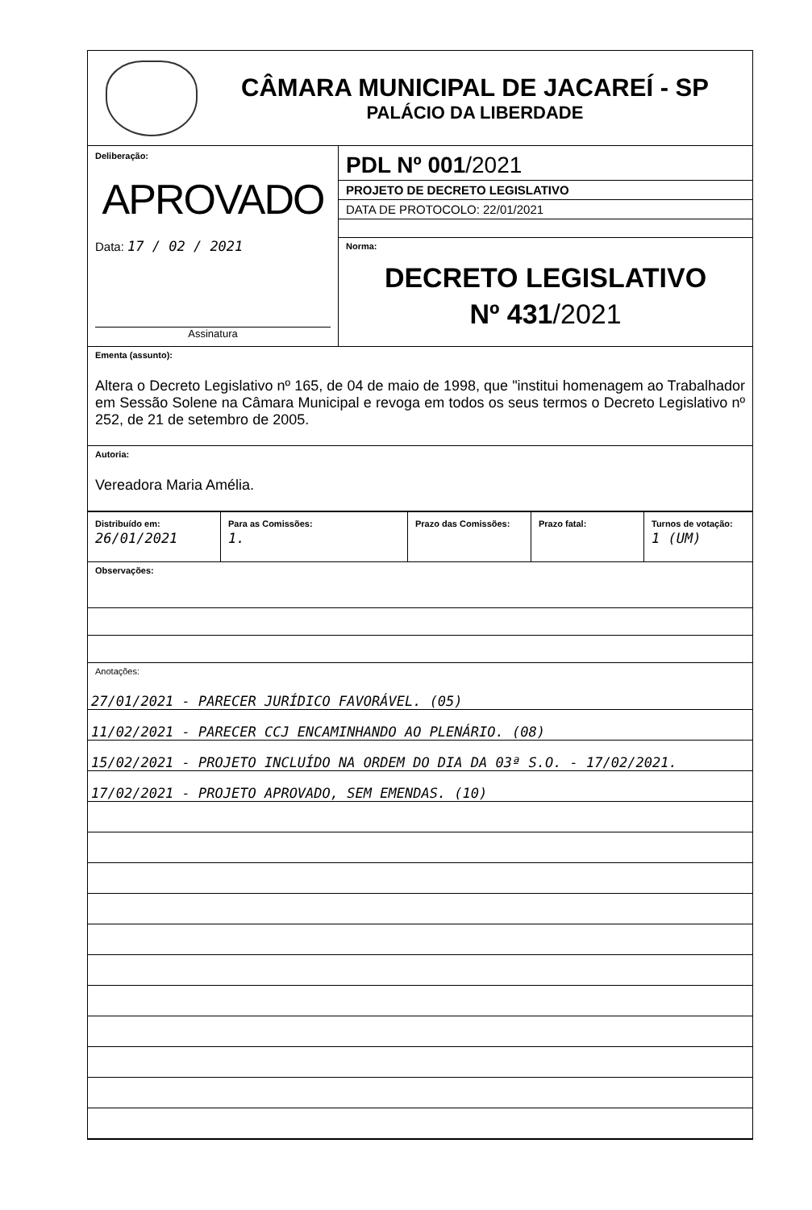CÂMARA MUNICIPAL DE JACAREÍ - SP
PALÁCIO DA LIBERDADE
Deliberação:
APROVADO
Data: 17 / 02 / 2021
Assinatura
PDL Nº 001/2021
PROJETO DE DECRETO LEGISLATIVO
DATA DE PROTOCOLO: 22/01/2021
Norma:
DECRETO LEGISLATIVO
Nº 431/2021
Ementa (assunto):
Altera o Decreto Legislativo nº 165, de 04 de maio de 1998, que "institui homenagem ao Trabalhador em Sessão Solene na Câmara Municipal e revoga em todos os seus termos o Decreto Legislativo nº 252, de 21 de setembro de 2005.
Autoria:
Vereadora Maria Amélia.
| Distribuído em: 26/01/2021 | Para as Comissões: 1. | Prazo das Comissões: | Prazo fatal: | Turnos de votação: 1 (UM) |
Observações:
Anotações:
27/01/2021 - PARECER JURÍDICO FAVORÁVEL. (05)
11/02/2021 - PARECER CCJ ENCAMINHANDO AO PLENÁRIO. (08)
15/02/2021 - PROJETO INCLUÍDO NA ORDEM DO DIA DA 03ª S.O. - 17/02/2021.
17/02/2021 - PROJETO APROVADO, SEM EMENDAS. (10)